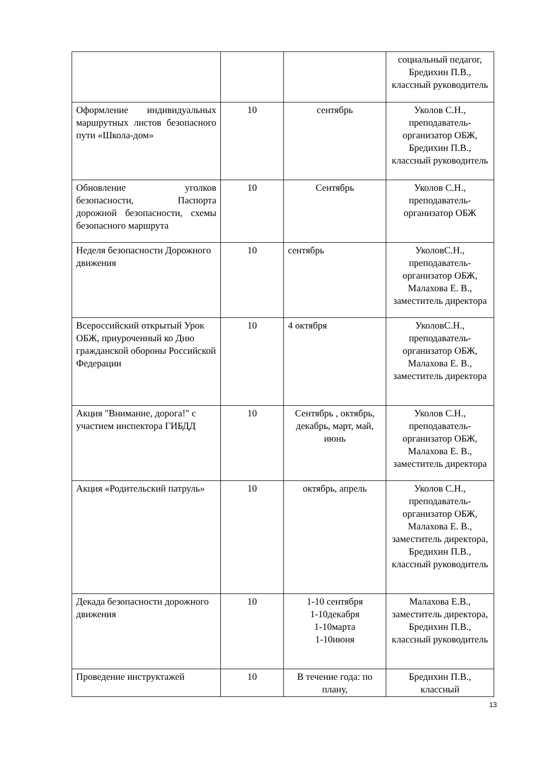| | | | социальный педагог, Бредихин П.В., классный руководитель |
| Оформление индивидуальных маршрутных листов безопасного пути «Школа-дом» | 10 | сентябрь | Уколов С.Н., преподаватель-организатор ОБЖ, Бредихин П.В., классный руководитель |
| Обновление уголков безопасности, Паспорта дорожной безопасности, схемы безопасного маршрута | 10 | Сентябрь | Уколов С.Н., преподаватель-организатор ОБЖ |
| Неделя безопасности Дорожного движения | 10 | сентябрь | УколовС.Н., преподаватель-организатор ОБЖ, Малахова Е. В., заместитель директора |
| Всероссийский открытый Урок ОБЖ, приуроченный ко Дню гражданской обороны Российской Федерации | 10 | 4 октября | УколовС.Н., преподаватель-организатор ОБЖ, Малахова Е. В., заместитель директора |
| Акция "Внимание, дорога!" с участием инспектора ГИБДД | 10 | Сентябрь , октябрь, декабрь, март, май, июнь | Уколов С.Н., преподаватель-организатор ОБЖ, Малахова Е. В., заместитель директора |
| Акция «Родительский патруль» | 10 | октябрь, апрель | Уколов С.Н., преподаватель-организатор ОБЖ, Малахова Е. В., заместитель директора, Бредихин П.В., классный руководитель |
| Декада безопасности дорожного движения | 10 | 1-10 сентября 1-10декабря 1-10марта 1-10июня | Малахова Е.В., заместитель директора, Бредихин П.В., классный руководитель |
| Проведение инструктажей | 10 | В течение года: по плану, | Бредихин П.В., классный |
13